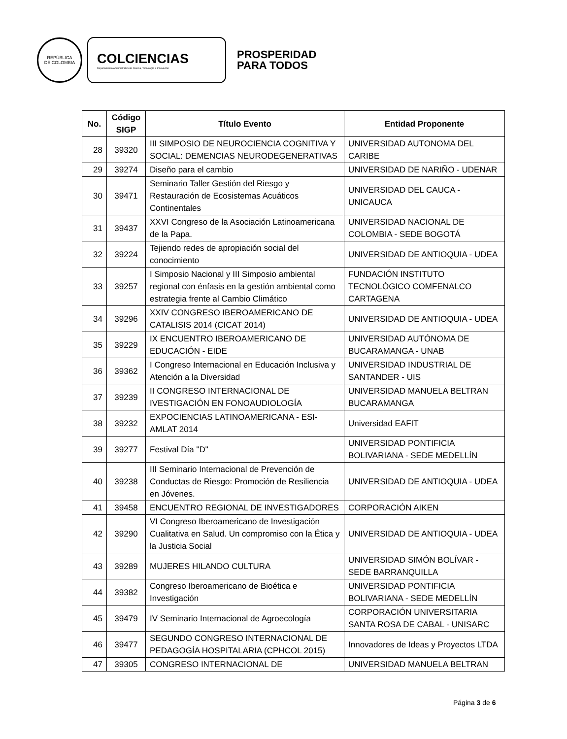REPÚBLICA
DE COLOMBIA
COLCIENCIAS
Departamento Administrativo de Ciencia, Tecnología e Innovación
PROSPERIDAD
PARA TODOS
| No. | Código SIGP | Título Evento | Entidad Proponente |
| --- | --- | --- | --- |
| 28 | 39320 | III SIMPOSIO DE NEUROCIENCIA COGNITIVA Y SOCIAL: DEMENCIAS NEURODEGENERATIVAS | UNIVERSIDAD AUTONOMA DEL CARIBE |
| 29 | 39274 | Diseño para el cambio | UNIVERSIDAD DE NARIÑO - UDENAR |
| 30 | 39471 | Seminario Taller Gestión del Riesgo y Restauración de Ecosistemas Acuáticos Continentales | UNIVERSIDAD DEL CAUCA - UNICAUCA |
| 31 | 39437 | XXVI Congreso de la Asociación Latinoamericana de la Papa. | UNIVERSIDAD NACIONAL DE COLOMBIA - SEDE BOGOTÁ |
| 32 | 39224 | Tejiendo redes de apropiación social del conocimiento | UNIVERSIDAD DE ANTIOQUIA - UDEA |
| 33 | 39257 | I Simposio Nacional y III Simposio ambiental regional con énfasis en la gestión ambiental como estrategia frente al Cambio Climático | FUNDACIÓN INSTITUTO TECNOLÓGICO COMFENALCO CARTAGENA |
| 34 | 39296 | XXIV CONGRESO IBEROAMERICANO DE CATALISIS 2014 (CICAT 2014) | UNIVERSIDAD DE ANTIOQUIA - UDEA |
| 35 | 39229 | IX ENCUENTRO IBEROAMERICANO DE EDUCACIÓN - EIDE | UNIVERSIDAD AUTÓNOMA DE BUCARAMANGA - UNAB |
| 36 | 39362 | I Congreso Internacional en Educación Inclusiva y Atención a la Diversidad | UNIVERSIDAD INDUSTRIAL DE SANTANDER - UIS |
| 37 | 39239 | II CONGRESO INTERNACIONAL DE IVESTIGACIÓN EN FONOAUDIOLOGÍA | UNIVERSIDAD MANUELA BELTRAN BUCARAMANGA |
| 38 | 39232 | EXPOCIENCIAS LATINOAMERICANA - ESI-AMLAT 2014 | Universidad EAFIT |
| 39 | 39277 | Festival Día "D" | UNIVERSIDAD PONTIFICIA BOLIVARIANA - SEDE MEDELLÍN |
| 40 | 39238 | III Seminario Internacional de Prevención de Conductas de Riesgo: Promoción de Resiliencia en Jóvenes. | UNIVERSIDAD DE ANTIOQUIA - UDEA |
| 41 | 39458 | ENCUENTRO REGIONAL DE INVESTIGADORES | CORPORACIÓN AIKEN |
| 42 | 39290 | VI Congreso Iberoamericano de Investigación Cualitativa en Salud. Un compromiso con la Ética y la Justicia Social | UNIVERSIDAD DE ANTIOQUIA - UDEA |
| 43 | 39289 | MUJERES HILANDO CULTURA | UNIVERSIDAD SIMÓN BOLÍVAR - SEDE BARRANQUILLA |
| 44 | 39382 | Congreso Iberoamericano de Bioética e Investigación | UNIVERSIDAD PONTIFICIA BOLIVARIANA - SEDE MEDELLÍN |
| 45 | 39479 | IV Seminario Internacional de Agroecología | CORPORACIÓN UNIVERSITARIA SANTA ROSA DE CABAL - UNISARC |
| 46 | 39477 | SEGUNDO CONGRESO INTERNACIONAL DE PEDAGOGÍA HOSPITALARIA (CPHCOL 2015) | Innovadores de Ideas y Proyectos LTDA |
| 47 | 39305 | CONGRESO INTERNACIONAL DE | UNIVERSIDAD MANUELA BELTRAN |
Página 3 de 6